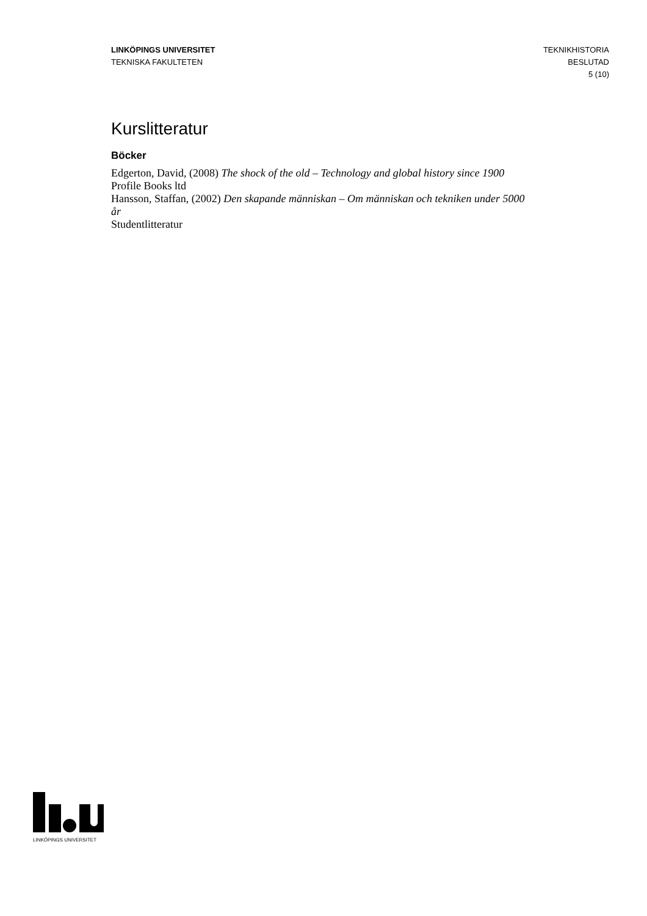LINKÖPINGS UNIVERSITET
TEKNISKA FAKULTETEN
TEKNIKHISTORIA
BESLUTAD
5 (10)
Kurslitteratur
Böcker
Edgerton, David, (2008) The shock of the old – Technology and global history since 1900
Profile Books ltd
Hansson, Staffan, (2002) Den skapande människan – Om människan och tekniken under 5000 år
Studentlitteratur
LINKÖPINGS UNIVERSITET